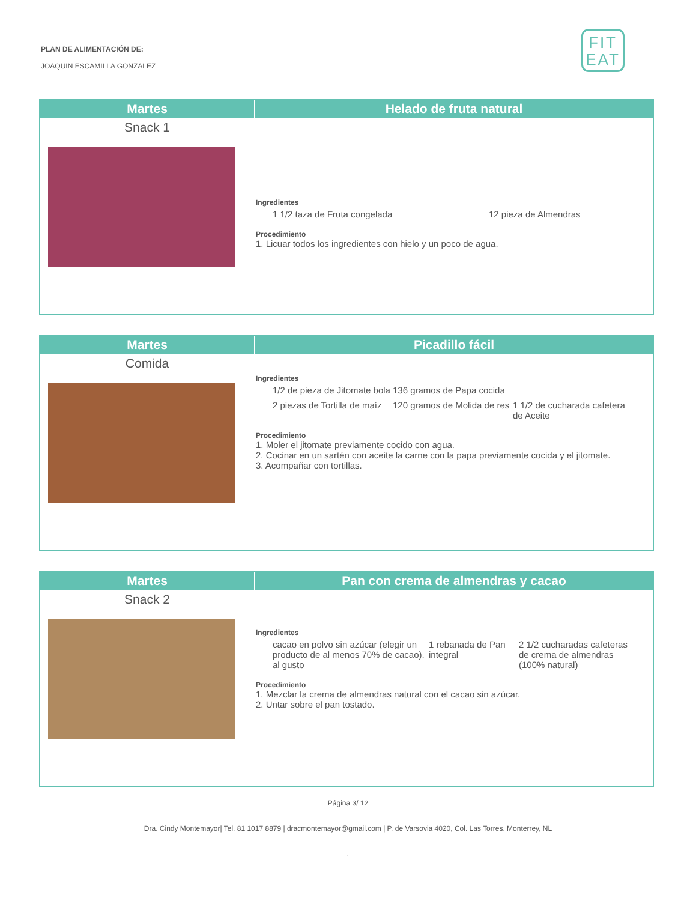PLAN DE ALIMENTACIÓN DE:
JOAQUIN ESCAMILLA GONZALEZ
FIT
EAT
Martes Helado de fruta natural
Snack 1
Ingredientes
1 1/2 taza de Fruta congelada 12 pieza de Almendras
Procedimiento
1. Licuar todos los ingredientes con hielo y un poco de agua.
Martes Picadillo fácil
Comida
Ingredientes
1/2 de pieza de Jitomate bola 136 gramos de Papa cocida 2 piezas de Tortilla de maíz 120 gramos de Molida de res 1 1/2 de cucharada cafetera de Aceite
Procedimiento
1. Moler el jitomate previamente cocido con agua.
2. Cocinar en un sartén con aceite la carne con la papa previamente cocida y el jitomate.
3. Acompañar con tortillas.
Martes Pan con crema de almendras y cacao
Snack 2
Ingredientes
cacao en polvo sin azúcar (elegir un producto de al menos 70% de cacao). al gusto 1 rebanada de Pan integral 2 1/2 cucharadas cafeteras de crema de almendras (100% natural)
Procedimiento
1. Mezclar la crema de almendras natural con el cacao sin azúcar.
2. Untar sobre el pan tostado.
Página 3/ 12
Dra. Cindy Montemayor| Tel. 81 1017 8879 | dracmontemayor@gmail.com | P. de Varsovia 4020, Col. Las Torres. Monterrey, NL
.